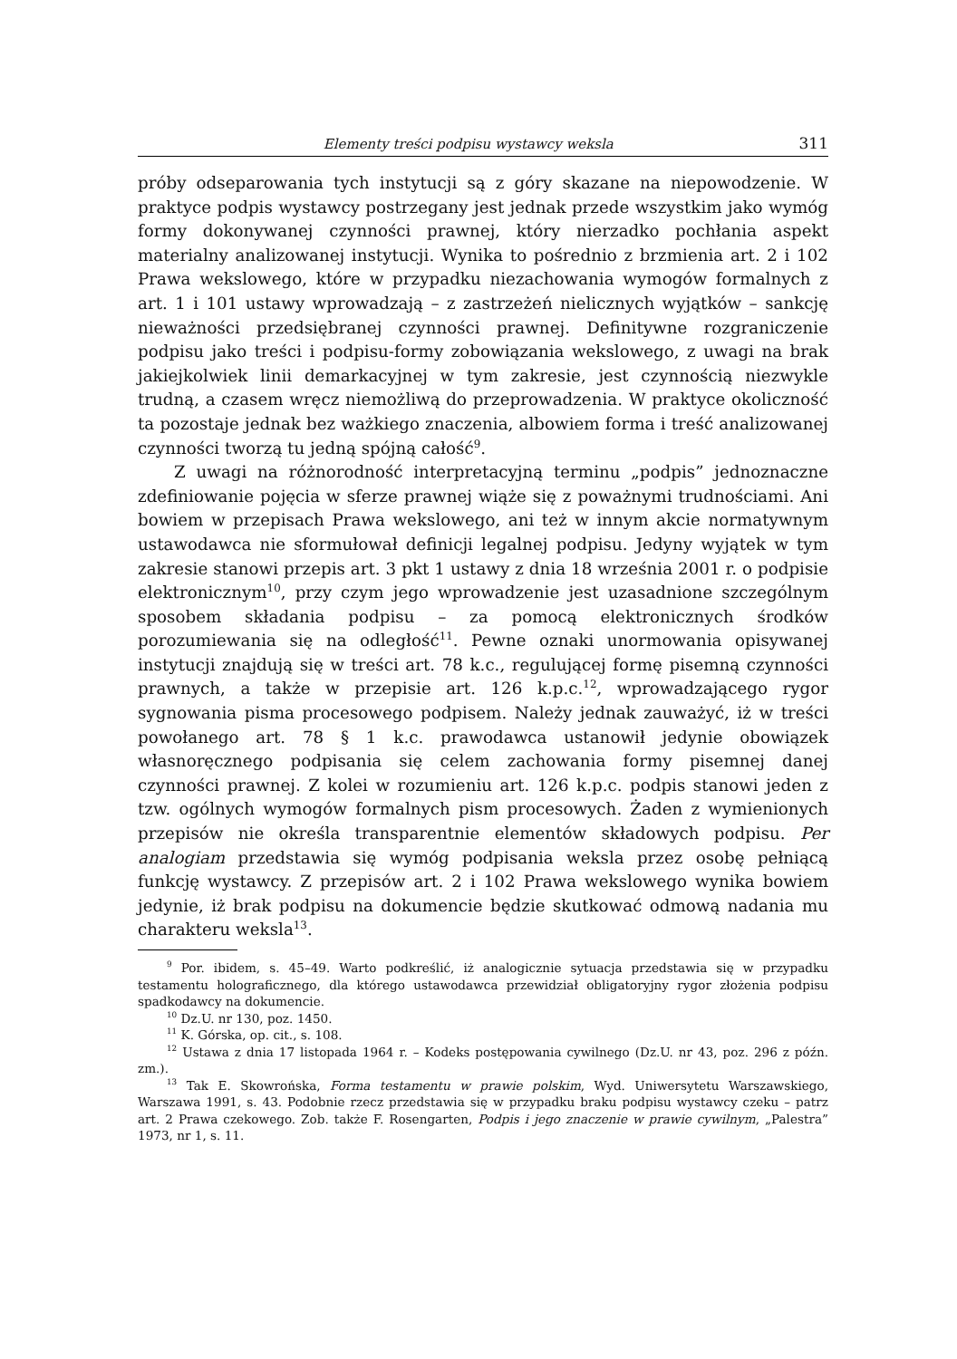Elementy treści podpisu wystawcy weksla 311
próby odseparowania tych instytucji są z góry skazane na niepowodzenie. W praktyce podpis wystawcy postrzegany jest jednak przede wszystkim jako wymóg formy dokonywanej czynności prawnej, który nierzadko pochłania aspekt materialny analizowanej instytucji. Wynika to pośrednio z brzmienia art. 2 i 102 Prawa wekslowego, które w przypadku niezachowania wymogów formalnych z art. 1 i 101 ustawy wprowadzają – z zastrzeżeń nielicznych wyjątków – sankcję nieważności przedsiębranej czynności prawnej. Definitywne rozgraniczenie podpisu jako treści i podpisu-formy zobowiązania wekslowego, z uwagi na brak jakiejkolwiek linii demarkacyjnej w tym zakresie, jest czynnością niezwykle trudną, a czasem wręcz niemożliwą do przeprowadzenia. W praktyce okoliczność ta pozostaje jednak bez ważkiego znaczenia, albowiem forma i treść analizowanej czynności tworzą tu jedną spójną całość<sup>9</sup>.
Z uwagi na różnorodność interpretacyjną terminu „podpis” jednoznaczne zdefiniowanie pojęcia w sferze prawnej wiąże się z poważnymi trudnościami. Ani bowiem w przepisach Prawa wekslowego, ani też w innym akcie normatywnym ustawodawca nie sformułował definicji legalnej podpisu. Jedyny wyjątek w tym zakresie stanowi przepis art. 3 pkt 1 ustawy z dnia 18 września 2001 r. o podpisie elektronicznym<sup>10</sup>, przy czym jego wprowadzenie jest uzasadnione szczególnym sposobem składania podpisu – za pomocą elektronicznych środków porozumiewania się na odległość<sup>11</sup>. Pewne oznaki unormowania opisywanej instytucji znajdują się w treści art. 78 k.c., regulującej formę pisemną czynności prawnych, a także w przepisie art. 126 k.p.c.<sup>12</sup>, wprowadzającego rygor sygnowania pisma procesowego podpisem. Należy jednak zauważyć, iż w treści powołanego art. 78 § 1 k.c. prawodawca ustanowił jedynie obowiązek własnoręcznego podpisania się celem zachowania formy pisemnej danej czynności prawnej. Z kolei w rozumieniu art. 126 k.p.c. podpis stanowi jeden z tzw. ogólnych wymogów formalnych pism procesowych. Żaden z wymienionych przepisów nie określa transparentnie elementów składowych podpisu. Per analogiam przedstawia się wymóg podpisania weksla przez osobę pełniącą funkcję wystawcy. Z przepisów art. 2 i 102 Prawa wekslowego wynika bowiem jedynie, iż brak podpisu na dokumencie będzie skutkować odmową nadania mu charakteru weksla<sup>13</sup>.
<sup>9</sup> Por. ibidem, s. 45–49. Warto podkreślić, iż analogicznie sytuacja przedstawia się w przypadku testamentu holograficznego, dla którego ustawodawca przewidział obligatoryjny rygor złożenia podpisu spadkodawcy na dokumencie.
<sup>10</sup> Dz.U. nr 130, poz. 1450.
<sup>11</sup> K. Górska, op. cit., s. 108.
<sup>12</sup> Ustawa z dnia 17 listopada 1964 r. – Kodeks postępowania cywilnego (Dz.U. nr 43, poz. 296 z późn. zm.).
<sup>13</sup> Tak E. Skowrońska, Forma testamentu w prawie polskim, Wyd. Uniwersytetu Warszawskiego, Warszawa 1991, s. 43. Podobnie rzecz przedstawia się w przypadku braku podpisu wystawcy czeku – patrz art. 2 Prawa czekowego. Zob. także F. Rosengarten, Podpis i jego znaczenie w prawie cywilnym, „Palestra” 1973, nr 1, s. 11.